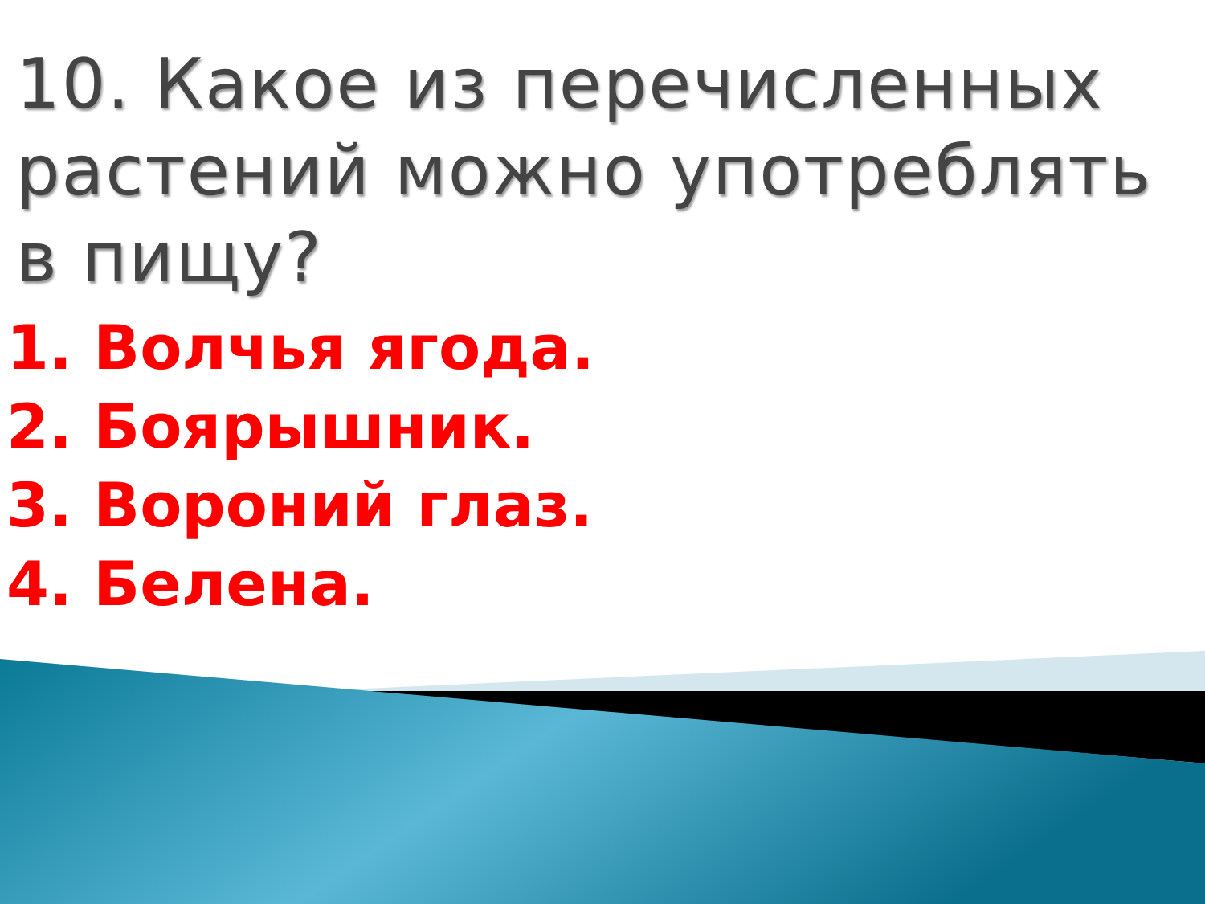10. Какое из перечисленных растений можно употреблять в пищу?
1. Волчья ягода.
2. Боярышник.
3. Вороний глаз.
4. Белена.